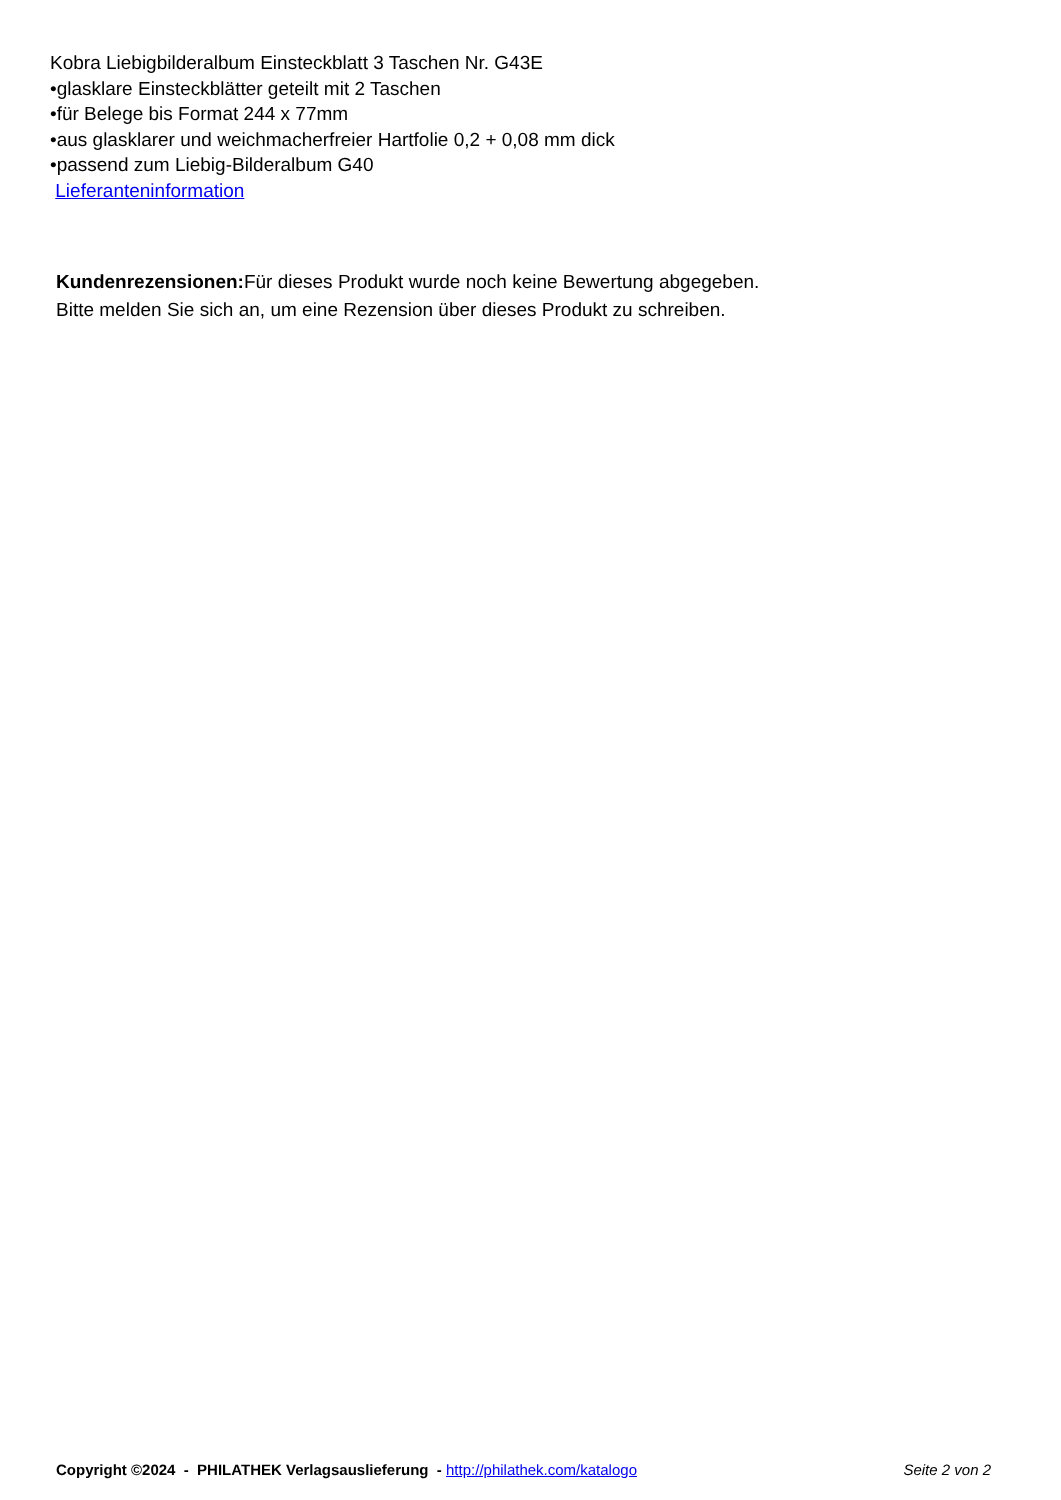Kobra Liebigbilderalbum Einsteckblatt 3 Taschen Nr. G43E
•glasklare Einsteckblätter geteilt mit 2 Taschen
•für Belege bis Format 244 x 77mm
•aus glasklarer und weichmacherfreier Hartfolie 0,2 + 0,08 mm dick
•passend zum Liebig-Bilderalbum G40
Lieferanteninformation
Kundenrezensionen: Für dieses Produkt wurde noch keine Bewertung abgegeben.
Bitte melden Sie sich an, um eine Rezension über dieses Produkt zu schreiben.
Copyright ©2024 - PHILATHEK Verlagsauslieferung - http://philathek.com/katalogo Seite 2 von 2